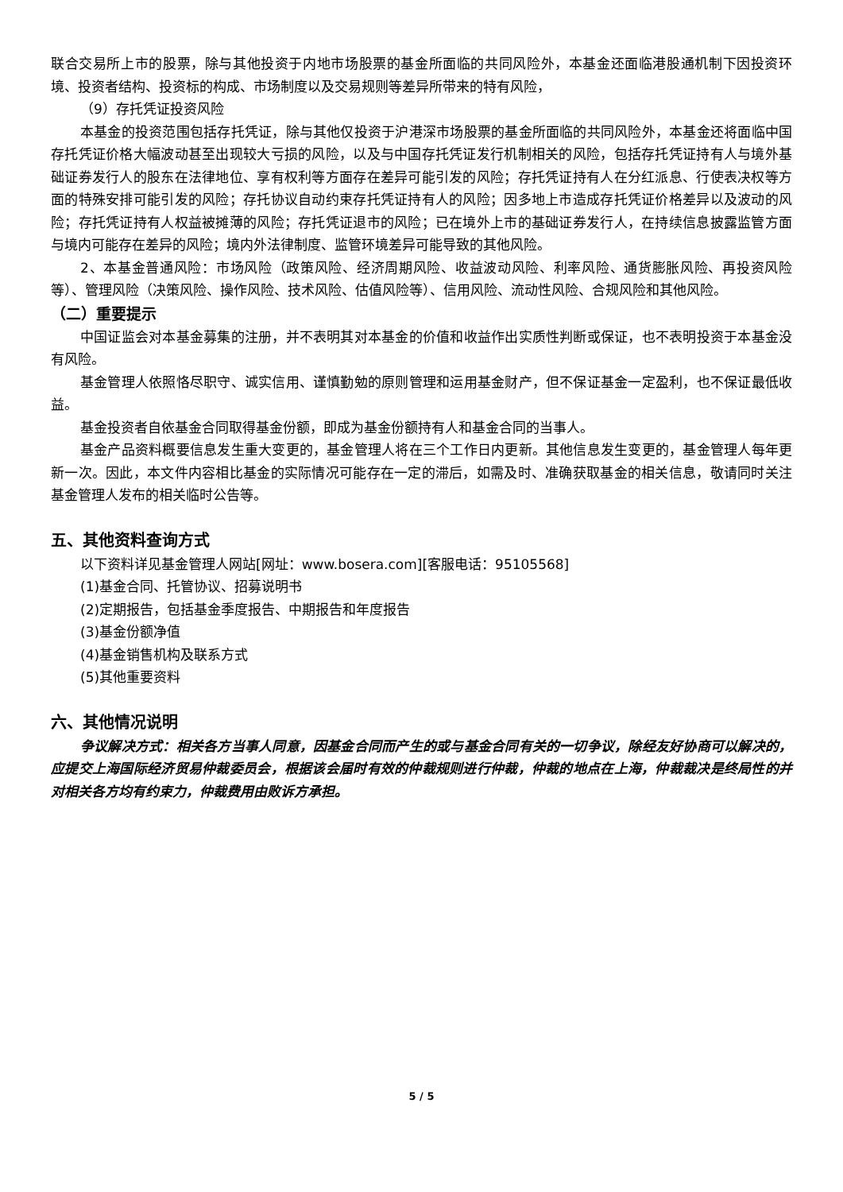联合交易所上市的股票，除与其他投资于内地市场股票的基金所面临的共同风险外，本基金还面临港股通机制下因投资环境、投资者结构、投资标的构成、市场制度以及交易规则等差异所带来的特有风险，
（9）存托凭证投资风险
本基金的投资范围包括存托凭证，除与其他仅投资于沪港深市场股票的基金所面临的共同风险外，本基金还将面临中国存托凭证价格大幅波动甚至出现较大亏损的风险，以及与中国存托凭证发行机制相关的风险，包括存托凭证持有人与境外基础证券发行人的股东在法律地位、享有权利等方面存在差异可能引发的风险；存托凭证持有人在分红派息、行使表决权等方面的特殊安排可能引发的风险；存托协议自动约束存托凭证持有人的风险；因多地上市造成存托凭证价格差异以及波动的风险；存托凭证持有人权益被摊薄的风险；存托凭证退市的风险；已在境外上市的基础证券发行人，在持续信息披露监管方面与境内可能存在差异的风险；境内外法律制度、监管环境差异可能导致的其他风险。
2、本基金普通风险：市场风险（政策风险、经济周期风险、收益波动风险、利率风险、通货膨胀风险、再投资风险等）、管理风险（决策风险、操作风险、技术风险、估值风险等）、信用风险、流动性风险、合规风险和其他风险。
（二）重要提示
中国证监会对本基金募集的注册，并不表明其对本基金的价值和收益作出实质性判断或保证，也不表明投资于本基金没有风险。
基金管理人依照恪尽职守、诚实信用、谨慎勤勉的原则管理和运用基金财产，但不保证基金一定盈利，也不保证最低收益。
基金投资者自依基金合同取得基金份额，即成为基金份额持有人和基金合同的当事人。
基金产品资料概要信息发生重大变更的，基金管理人将在三个工作日内更新。其他信息发生变更的，基金管理人每年更新一次。因此，本文件内容相比基金的实际情况可能存在一定的滞后，如需及时、准确获取基金的相关信息，敬请同时关注基金管理人发布的相关临时公告等。
五、其他资料查询方式
以下资料详见基金管理人网站[网址：www.bosera.com][客服电话：95105568]
(1)基金合同、托管协议、招募说明书
(2)定期报告，包括基金季度报告、中期报告和年度报告
(3)基金份额净值
(4)基金销售机构及联系方式
(5)其他重要资料
六、其他情况说明
争议解决方式：相关各方当事人同意，因基金合同而产生的或与基金合同有关的一切争议，除经友好协商可以解决的，应提交上海国际经济贸易仲裁委员会，根据该会届时有效的仲裁规则进行仲裁，仲裁的地点在上海，仲裁裁决是终局性的并对相关各方均有约束力，仲裁费用由败诉方承担。
5 / 5